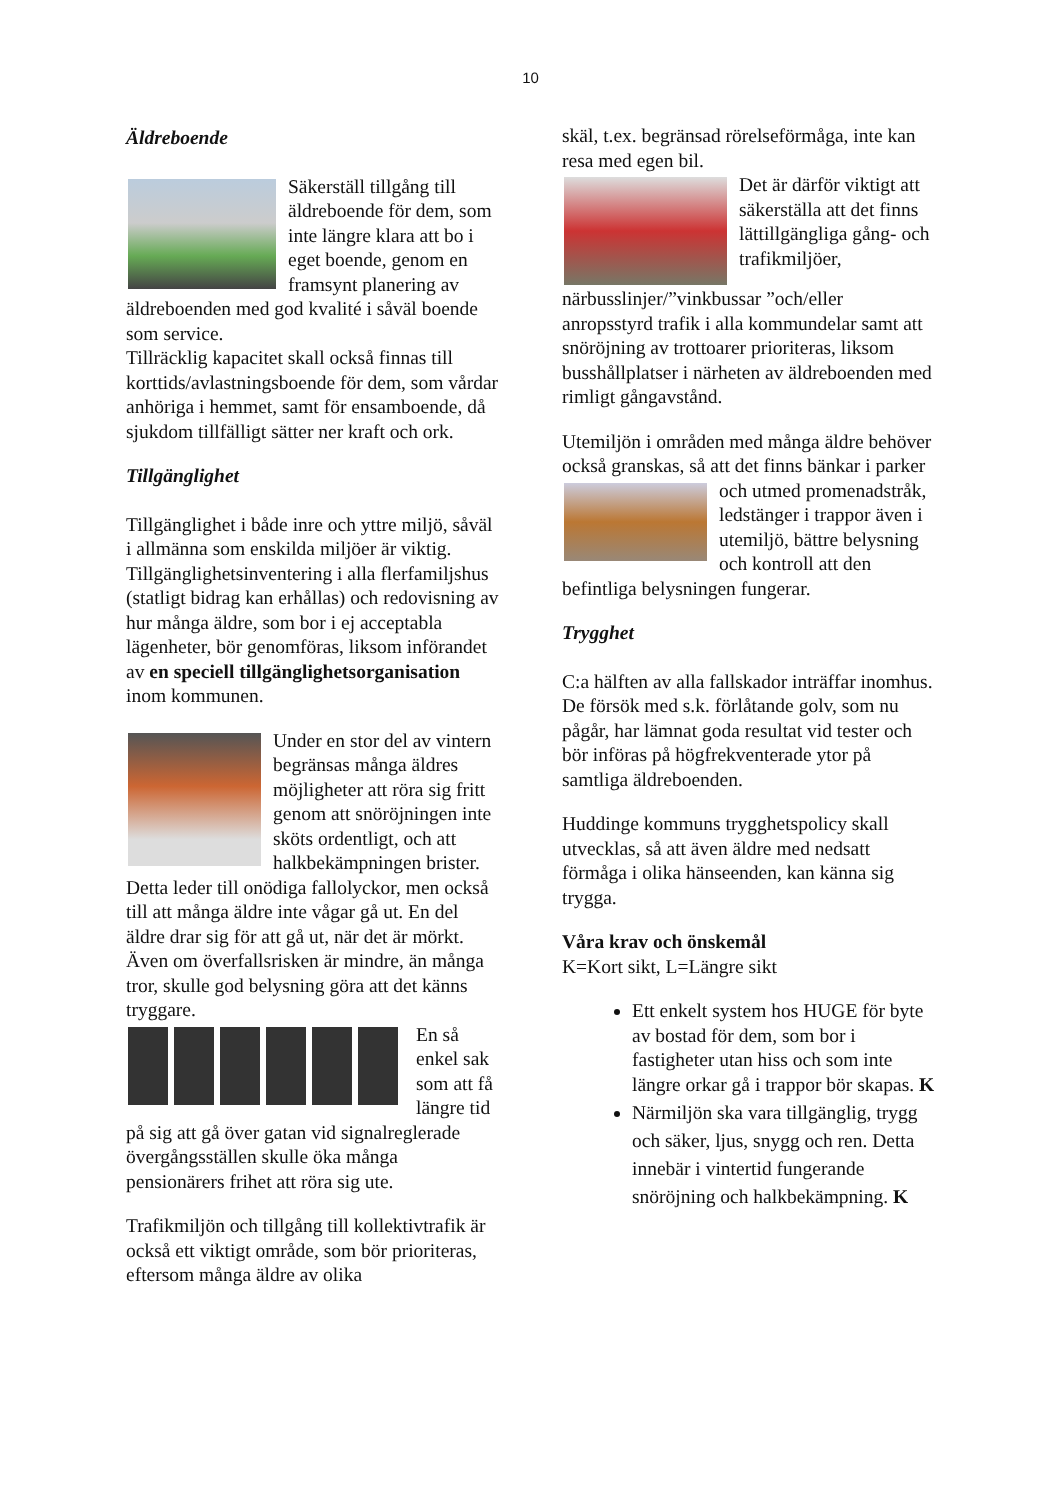10
Äldreboende
Säkerställ tillgång till äldreboende för dem, som inte längre klara att bo i eget boende, genom en framsynt planering av äldreboenden med god kvalité i såväl boende som service.
Tillräcklig kapacitet skall också finnas till korttids/avlastningsboende för dem, som vårdar anhöriga i hemmet, samt för ensamboende, då sjukdom tillfälligt sätter ner kraft och ork.
Tillgänglighet
Tillgänglighet i både inre och yttre miljö, såväl i allmänna som enskilda miljöer är viktig.
Tillgänglighetsinventering i alla flerfamiljshus (statligt bidrag kan erhållas) och redovisning av hur många äldre, som bor i ej acceptabla lägenheter, bör genomföras, liksom införandet av en speciell tillgänglighetsorganisation inom kommunen.
Under en stor del av vintern begränsas många äldres möjligheter att röra sig fritt genom att snöröjningen inte sköts ordentligt, och att halkbekämpningen brister.
Detta leder till onödiga fallolyckor, men också till att många äldre inte vågar gå ut. En del äldre drar sig för att gå ut, när det är mörkt. Även om överfallsrisken är mindre, än många tror, skulle god belysning göra att det känns tryggare.
En så enkel sak som att få längre tid på sig att gå över gatan vid signalreglerade övergångsställen skulle öka många pensionärers frihet att röra sig ute.
Trafikmiljön och tillgång till kollektivtrafik är också ett viktigt område, som bör prioriteras, eftersom många äldre av olika
skäl, t.ex. begränsad rörelseförmåga, inte kan resa med egen bil.
Det är därför viktigt att säkerställa att det finns lättillgängliga gång- och trafikmiljöer, närbusslinjer/”vinkbussar ”och/eller anropsstyrd trafik i alla kommundelar samt att snöröjning av trottoarer prioriteras, liksom busshållplatser i närheten av äldreboenden med rimligt gångavstånd.
Utemiljön i områden med många äldre behöver också granskas, så att det finns bänkar i parker och utmed promenadstråk, ledstänger i trappor även i utemiljö, bättre belysning och kontroll att den befintliga belysningen fungerar.
Trygghet
C:a hälften av alla fallskador inträffar inomhus.
De försök med s.k. förlåtande golv, som nu pågår, har lämnat goda resultat vid tester och bör införas på högfrekventerade ytor på samtliga äldreboenden.
Huddinge kommuns trygghetspolicy skall utvecklas, så att även äldre med nedsatt förmåga i olika hänseenden, kan känna sig trygga.
Våra krav och önskemål
K=Kort sikt, L=Längre sikt
Ett enkelt system hos HUGE för byte av bostad för dem, som bor i fastigheter utan hiss och som inte längre orkar gå i trappor bör skapas. K
Närmiljön ska vara tillgänglig, trygg och säker, ljus, snygg och ren. Detta innebär i vintertid fungerande snöröjning och halkbekämpning. K